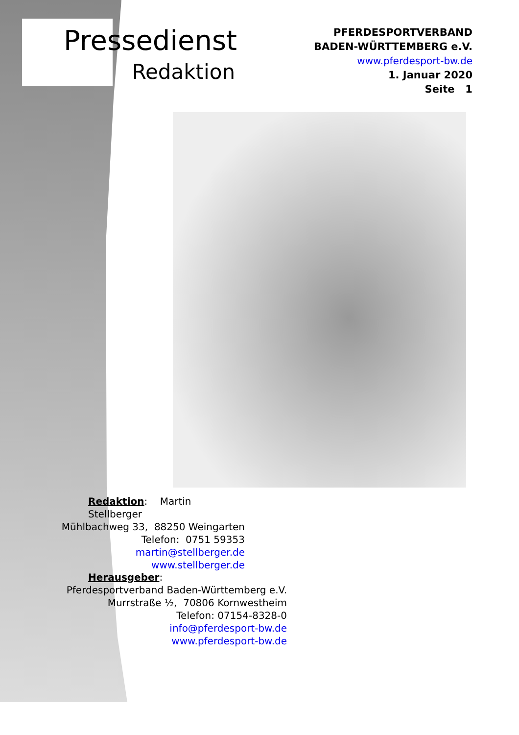Pressedienst
Redaktion
PFERDESPORTVERBAND
BADEN-WÜRTTEMBERG e.V.
www.pferdesport-bw.de
1. Januar 2020
Seite 1
Redaktion: Martin Stellberger
Mühlbachweg 33, 88250 Weingarten
Telefon: 0751 59353
martin@stellberger.de
www.stellberger.de
Herausgeber:
Pferdesportverband Baden-Württemberg e.V.
Murrstraße ½, 70806 Kornwestheim
Telefon: 07154-8328-0
info@pferdesport-bw.de
www.pferdesport-bw.de